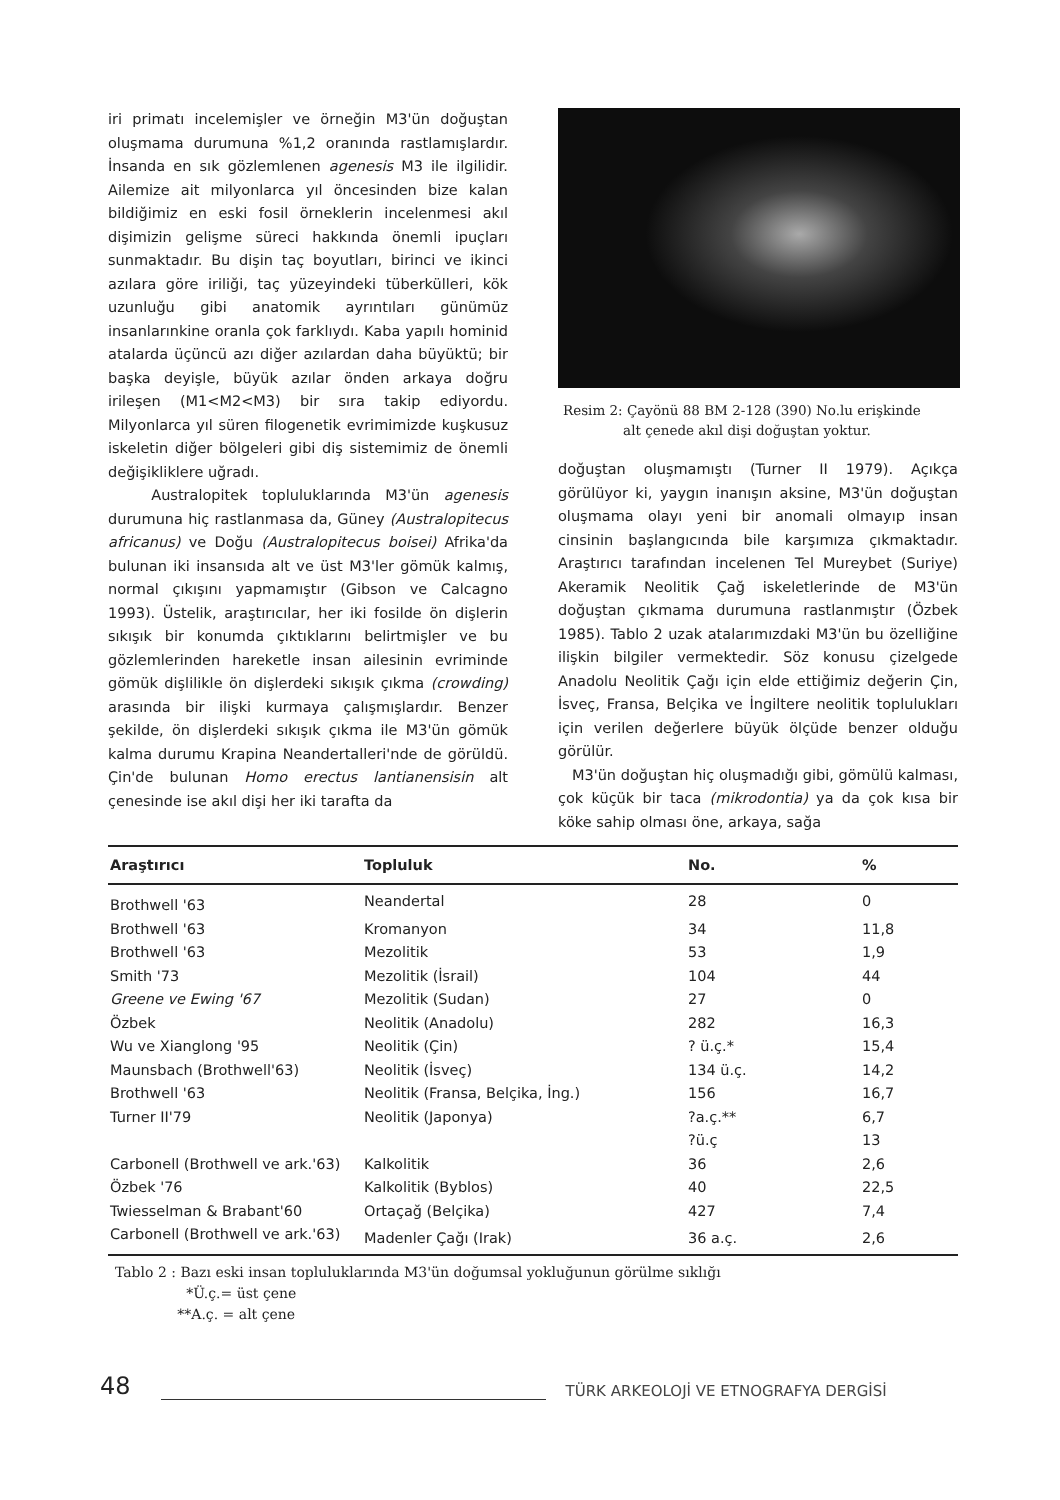iri primatı incelemişler ve örneğin M3'ün doğuştan oluşmama durumuna %1,2 oranında rastlamışlardır. İnsanda en sık gözlemlenen agenesis M3 ile ilgilidir. Ailemize ait milyonlarca yıl öncesinden bize kalan bildiğimiz en eski fosil örneklerin incelenmesi akıl dişimizin gelişme süreci hakkında önemli ipuçları sunmaktadır. Bu dişin taç boyutları, birinci ve ikinci azılara göre iriliği, taç yüzeyindeki tüberkülleri, kök uzunluğu gibi anatomik ayrıntıları günümüz insanlarınkine oranla çok farklıydı. Kaba yapılı hominid atalarda üçüncü azı diğer azılardan daha büyüktü; bir başka deyişle, büyük azılar önden arkaya doğru irileşen (M1<M2<M3) bir sıra takip ediyordu. Milyonlarca yıl süren filogenetik evrimimizde kuşkusuz iskeletin diğer bölgeleri gibi diş sistemimiz de önemli değişikliklere uğradı.
Australopitek topluluklarında M3'ün agenesis durumuna hiç rastlanmasa da, Güney (Australopitecus africanus) ve Doğu (Australopitecus boisei) Afrika'da bulunan iki insansıda alt ve üst M3'ler gömük kalmış, normal çıkışını yapmamıştır (Gibson ve Calcagno 1993). Üstelik, araştırıcılar, her iki fosilde ön dişlerin sıkışık bir konumda çıktıklarını belirtmişler ve bu gözlemlerinden hareketle insan ailesinin evriminde gömük dişlilikle ön dişlerdeki sıkışık çıkma (crowding) arasında bir ilişki kurmaya çalışmışlardır. Benzer şekilde, ön dişlerdeki sıkışık çıkma ile M3'ün gömük kalma durumu Krapina Neandertalleri'nde de görüldü. Çin'de bulunan Homo erectus lantianensisin alt çenesinde ise akıl dişi her iki tarafta da
Resim 2: Çayönü 88 BM 2-128 (390) No.lu erişkinde
alt çenede akıl dişi doğuştan yoktur.
doğuştan oluşmamıştı (Turner II 1979). Açıkça görülüyor ki, yaygın inanışın aksine, M3'ün doğuştan oluşmama olayı yeni bir anomali olmayıp insan cinsinin başlangıcında bile karşımıza çıkmaktadır. Araştırıcı tarafından incelenen Tel Mureybet (Suriye) Akeramik Neolitik Çağ iskeletlerinde de M3'ün doğuştan çıkmama durumuna rastlanmıştır (Özbek 1985). Tablo 2 uzak atalarımızdaki M3'ün bu özelliğine ilişkin bilgiler vermektedir. Söz konusu çizelgede Anadolu Neolitik Çağı için elde ettiğimiz değerin Çin, İsveç, Fransa, Belçika ve İngiltere neolitik toplulukları için verilen değerlere büyük ölçüde benzer olduğu görülür.
M3'ün doğuştan hiç oluşmadığı gibi, gömülü kalması, çok küçük bir taca (mikrodontia) ya da çok kısa bir köke sahip olması öne, arkaya, sağa
| Araştırıcı | Topluluk | No. | % |
| --- | --- | --- | --- |
| Brothwell '63 | Neandertal | 28 | 0 |
| Brothwell '63 | Kromanyon | 34 | 11,8 |
| Brothwell '63 | Mezolitik | 53 | 1,9 |
| Smith '73 | Mezolitik (İsrail) | 104 | 44 |
| Greene ve Ewing '67 | Mezolitik (Sudan) | 27 | 0 |
| Özbek | Neolitik (Anadolu) | 282 | 16,3 |
| Wu ve Xianglong '95 | Neolitik (Çin) | ? ü.ç.* | 15,4 |
| Maunsbach (Brothwell'63) | Neolitik (İsveç) | 134 ü.ç. | 14,2 |
| Brothwell '63 | Neolitik (Fransa, Belçika, İng.) | 156 | 16,7 |
| Turner II'79 | Neolitik (Japonya) | ?a.ç.** | 6,7 |
| | | ?ü.ç | 13 |
| Carbonell (Brothwell ve ark.'63) | Kalkolitik | 36 | 2,6 |
| Özbek '76 | Kalkolitik (Byblos) | 40 | 22,5 |
| Twiesselman & Brabant'60 | Ortaçağ (Belçika) | 427 | 7,4 |
| Carbonell (Brothwell ve ark.'63) | Madenler Çağı (Irak) | 36 a.ç. | 2,6 |
Tablo 2 : Bazı eski insan topluluklarında M3'ün doğumsal yokluğunun görülme sıklığı
*Ü.ç.= üst çene
**A.ç. = alt çene
48
TÜRK ARKEOLOJİ VE ETNOGRAFYA DERGİSİ